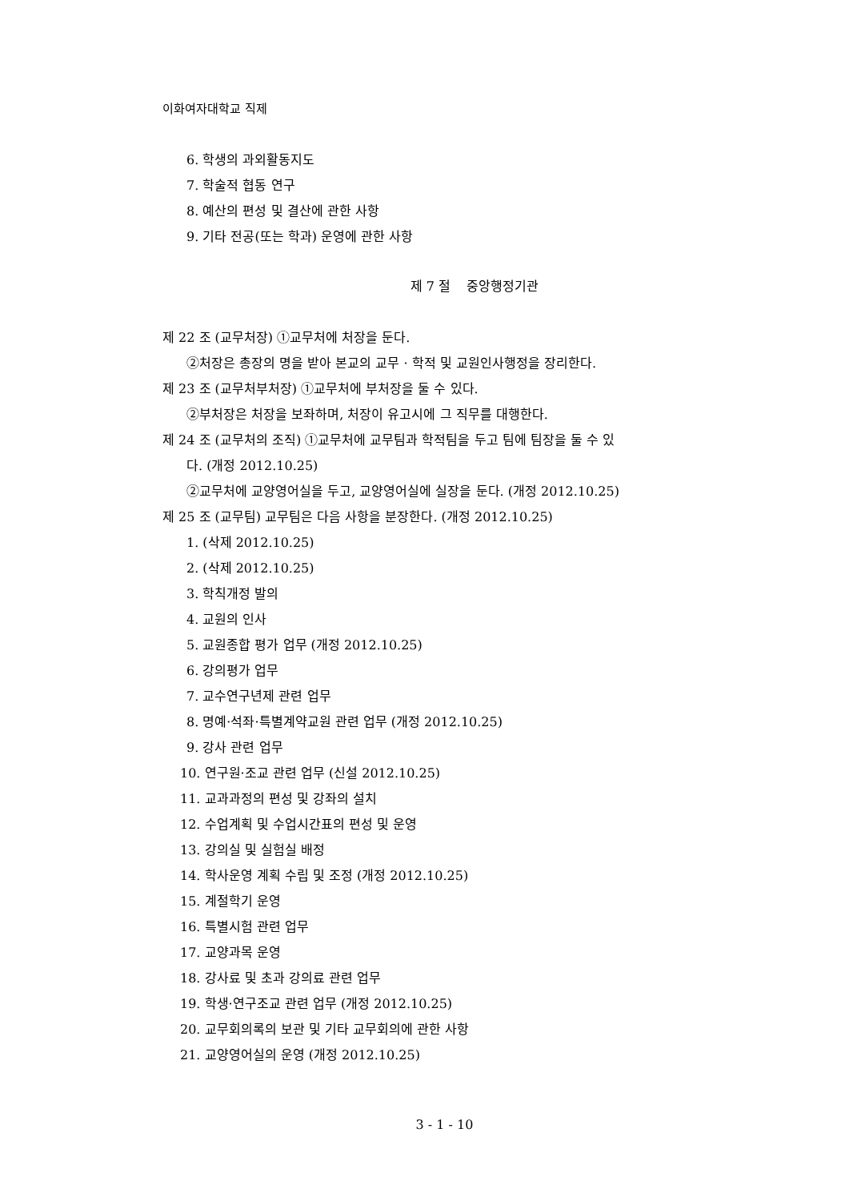이화여자대학교 직제
6. 학생의 과외활동지도
7. 학술적 협동 연구
8. 예산의 편성 및 결산에 관한 사항
9. 기타 전공(또는 학과) 운영에 관한 사항
제 7 절 중앙행정기관
제 22 조 (교무처장) ①교무처에 처장을 둔다.
②처장은 총장의 명을 받아 본교의 교무 · 학적 및 교원인사행정을 장리한다.
제 23 조 (교무처부처장) ①교무처에 부처장을 둘 수 있다.
②부처장은 처장을 보좌하며, 처장이 유고시에 그 직무를 대행한다.
제 24 조 (교무처의 조직) ①교무처에 교무팀과 학적팀을 두고 팀에 팀장을 둘 수 있
다. (개정 2012.10.25)
②교무처에 교양영어실을 두고, 교양영어실에 실장을 둔다. (개정 2012.10.25)
제 25 조 (교무팀) 교무팀은 다음 사항을 분장한다. (개정 2012.10.25)
1. (삭제 2012.10.25)
2. (삭제 2012.10.25)
3. 학칙개정 발의
4. 교원의 인사
5. 교원종합 평가 업무 (개정 2012.10.25)
6. 강의평가 업무
7. 교수연구년제 관련 업무
8. 명예·석좌·특별계약교원 관련 업무 (개정 2012.10.25)
9. 강사 관련 업무
10. 연구원·조교 관련 업무 (신설 2012.10.25)
11. 교과과정의 편성 및 강좌의 설치
12. 수업계획 및 수업시간표의 편성 및 운영
13. 강의실 및 실험실 배정
14. 학사운영 계획 수립 및 조정 (개정 2012.10.25)
15. 계절학기 운영
16. 특별시험 관련 업무
17. 교양과목 운영
18. 강사료 및 초과 강의료 관련 업무
19. 학생·연구조교 관련 업무 (개정 2012.10.25)
20. 교무회의록의 보관 및 기타 교무회의에 관한 사항
21. 교양영어실의 운영 (개정 2012.10.25)
3 - 1 - 10